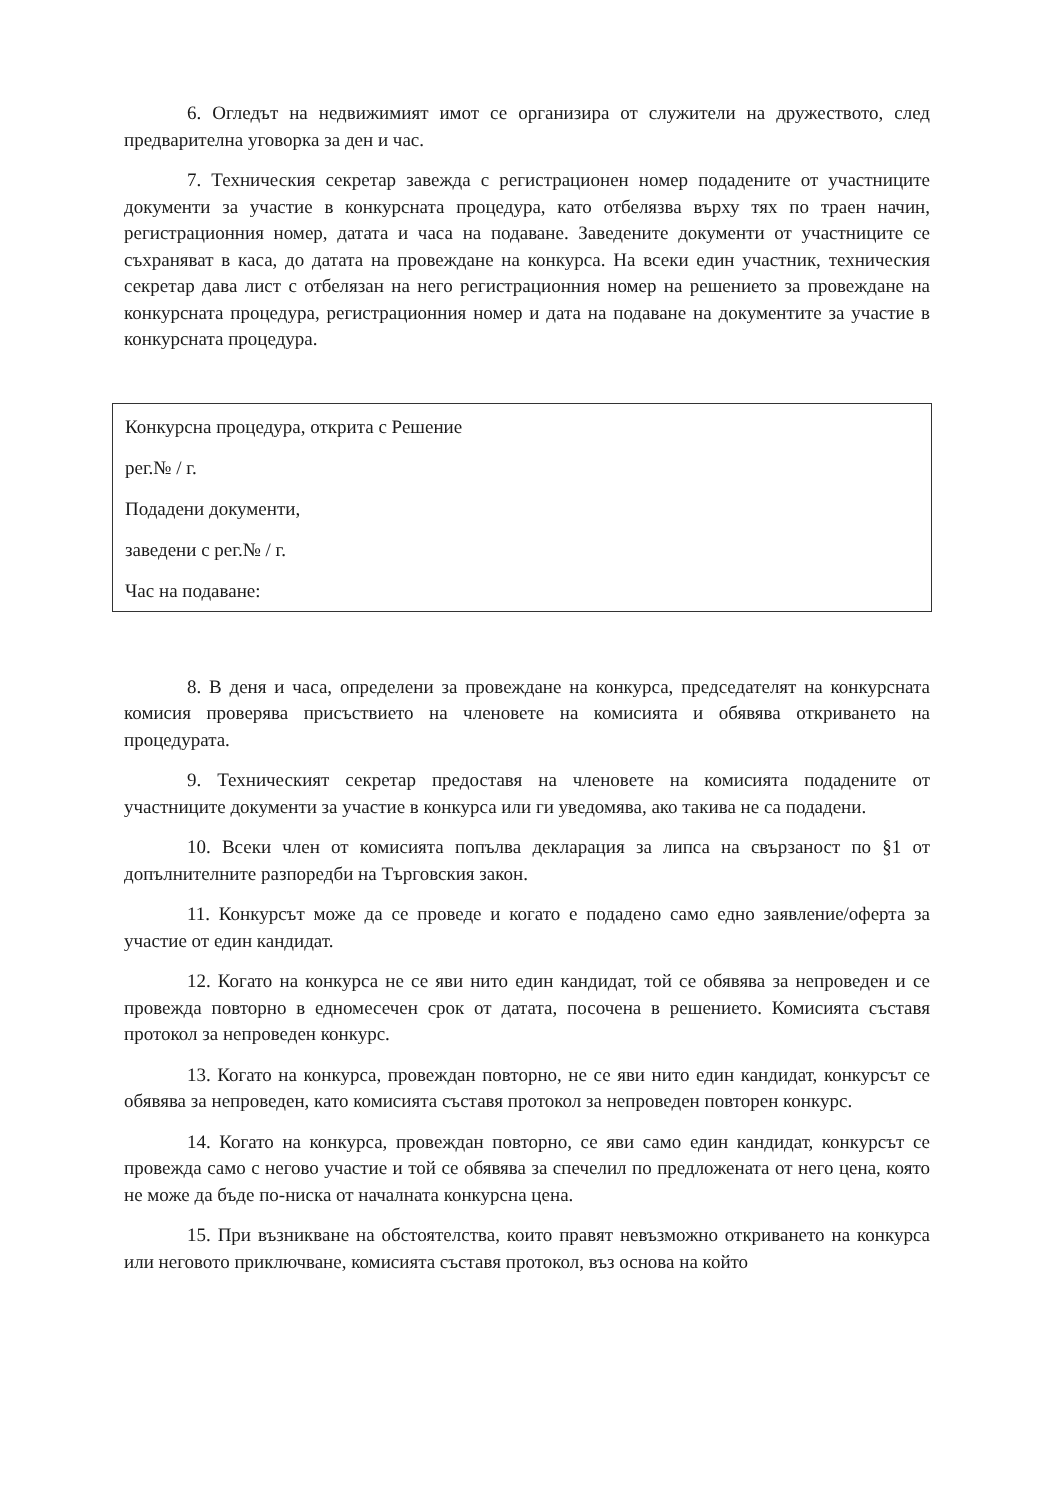6. Огледът на недвижимият имот се организира от служители на дружеството, след предварителна уговорка за ден и час.
7. Техническия секретар завежда с регистрационен номер подадените от участниците документи за участие в конкурсната процедура, като отбелязва върху тях по траен начин, регистрационния номер, датата и часа на подаване. Заведените документи от участниците се съхраняват в каса, до датата на провеждане на конкурса. На всеки един участник, техническия секретар дава лист с отбелязан на него регистрационния номер на решението за провеждане на конкурсната процедура, регистрационния номер и дата на подаване на документите за участие в конкурсната процедура.
Конкурсна процедура, открита с Решение
рег.№ / г.
Подадени документи,
заведени с рег.№ / г.
Час на подаване:
8. В деня и часа, определени за провеждане на конкурса, председателят на конкурсната комисия проверява присъствието на членовете на комисията и обявява откриването на процедурата.
9. Техническият секретар предоставя на членовете на комисията подадените от участниците документи за участие в конкурса или ги уведомява, ако такива не са подадени.
10. Всеки член от комисията попълва декларация за липса на свързаност по §1 от допълнителните разпоредби на Търговския закон.
11. Конкурсът може да се проведе и когато е подадено само едно заявление/оферта за участие от един кандидат.
12. Когато на конкурса не се яви нито един кандидат, той се обявява за непроведен и се провежда повторно в едномесечен срок от датата, посочена в решението. Комисията съставя протокол за непроведен конкурс.
13. Когато на конкурса, провеждан повторно, не се яви нито един кандидат, конкурсът се обявява за непроведен, като комисията съставя протокол за непроведен повторен конкурс.
14. Когато на конкурса, провеждан повторно, се яви само един кандидат, конкурсът се провежда само с негово участие и той се обявява за спечелил по предложената от него цена, която не може да бъде по-ниска от началната конкурсна цена.
15. При възникване на обстоятелства, които правят невъзможно откриването на конкурса или неговото приключване, комисията съставя протокол, въз основа на който